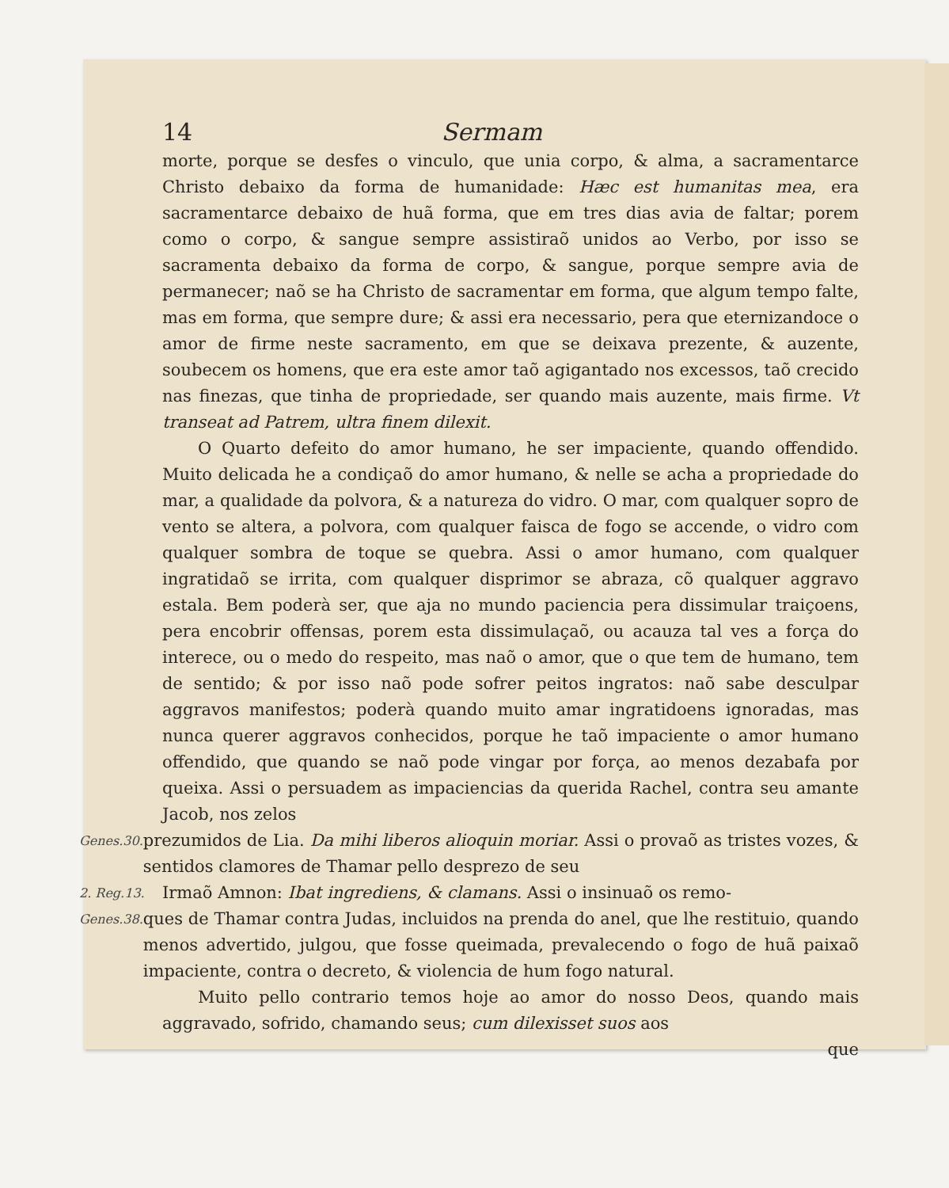14 Sermam
morte, porque se desfes o vinculo, que unia corpo, & alma, a sacramentarce Christo debaixo da forma de humanidade: Hæc est humanitas mea, era sacramentarce debaixo de huã forma, que em tres dias avia de faltar; porem como o corpo, & sangue sempre assistiraõ unidos ao Verbo, por isso se sacramenta debaixo da forma de corpo, & sangue, porque sempre avia de permanecer; naõ se ha Christo de sacramentar em forma, que algum tempo falte, mas em forma, que sempre dure; & assi era necessario, pera que eternizandoce o amor de firme neste sacramento, em que se deixava prezente, & auzente, soubecem os homens, que era este amor taõ agigantado nos excessos, taõ crecido nas finezas, que tinha de propriedade, ser quando mais auzente, mais firme. Vt transeat ad Patrem, ultra finem dilexit.
O Quarto defeito do amor humano, he ser impaciente, quando offendido. Muito delicada he a condiçaõ do amor humano, & nelle se acha a propriedade do mar, a qualidade da polvora, & a natureza do vidro. O mar, com qualquer sopro de vento se altera, a polvora, com qualquer faisca de fogo se accende, o vidro com qualquer sombra de toque se quebra. Assi o amor humano, com qualquer ingratidaõ se irrita, com qualquer disprimor se abraza, cõ qualquer aggravo estala. Bem poderà ser, que aja no mundo paciencia pera dissimular traiçoens, pera encobrir offensas, porem esta dissimulaçaõ, ou acauza tal ves a força do interece, ou o medo do respeito, mas naõ o amor, que o que tem de humano, tem de sentido; & por isso naõ pode sofrer peitos ingratos: naõ sabe desculpar aggravos manifestos; poderà quando muito amar ingratidoens ignoradas, mas nunca querer aggravos conhecidos, porque he taõ impaciente o amor humano offendido, que quando se naõ pode vingar por força, ao menos dezabafa por queixa. Assi o persuadem as impaciencias da querida Rachel, contra seu amante Jacob, nos zelos
Genes.30.
prezumidos de Lia. Da mihi liberos alioquin moriar. Assi o provaõ as tristes vozes, & sentidos clamores de Thamar pello desprezo de seu
2. Reg.13.
Irmaõ Amnon: Ibat ingrediens, & clamans. Assi o insinuaõ os remo-
Genes.38.
ques de Thamar contra Judas, incluidos na prenda do anel, que lhe restituio, quando menos advertido, julgou, que fosse queimada, prevalecendo o fogo de huã paixaõ impaciente, contra o decreto, & violencia de hum fogo natural.
Muito pello contrario temos hoje ao amor do nosso Deos, quando mais aggravado, sofrido, chamando seus; cum dilexisset suos aos
que